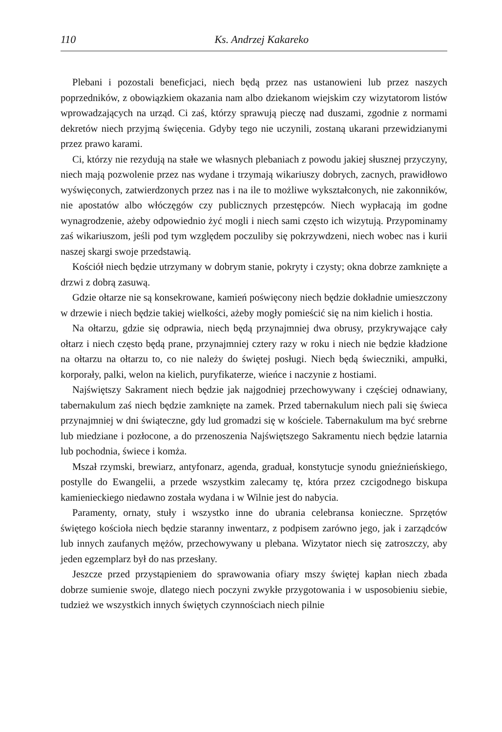110 Ks. Andrzej Kakareko
Plebani i pozostali beneficjaci, niech będą przez nas ustanowieni lub przez naszych poprzedników, z obowiązkiem okazania nam albo dziekanom wiejskim czy wizytatorom listów wprowadzających na urząd. Ci zaś, którzy sprawują pieczę nad duszami, zgodnie z normami dekretów niech przyjmą święcenia. Gdyby tego nie uczynili, zostaną ukarani przewidzianymi przez prawo karami.
Ci, którzy nie rezydują na stałe we własnych plebaniach z powodu jakiej słusznej przyczyny, niech mają pozwolenie przez nas wydane i trzymają wikariuszy dobrych, zacnych, prawidłowo wyświęconych, zatwierdzonych przez nas i na ile to możliwe wykształconych, nie zakonników, nie apostatów albo włóczęgów czy publicznych przestępców. Niech wypłacają im godne wynagrodzenie, ażeby odpowiednio żyć mogli i niech sami często ich wizytują. Przypominamy zaś wikariuszom, jeśli pod tym względem poczuliby się pokrzywdzeni, niech wobec nas i kurii naszej skargi swoje przedstawią.
Kościół niech będzie utrzymany w dobrym stanie, pokryty i czysty; okna dobrze zamknięte a drzwi z dobrą zasuwą.
Gdzie ołtarze nie są konsekrowane, kamień poświęcony niech będzie dokładnie umieszczony w drzewie i niech będzie takiej wielkości, ażeby mogły pomieścić się na nim kielich i hostia.
Na ołtarzu, gdzie się odprawia, niech będą przynajmniej dwa obrusy, przykrywające cały ołtarz i niech często będą prane, przynajmniej cztery razy w roku i niech nie będzie kładzione na ołtarzu na ołtarzu to, co nie należy do świętej posługi. Niech będą świeczniki, ampułki, korporały, palki, welon na kielich, puryfikaterze, wieńce i naczynie z hostiami.
Najświętszy Sakrament niech będzie jak najgodniej przechowywany i częściej odnawiany, tabernakulum zaś niech będzie zamknięte na zamek. Przed tabernakulum niech pali się świeca przynajmniej w dni świąteczne, gdy lud gromadzi się w kościele. Tabernakulum ma być srebrne lub miedziane i pozłocone, a do przenoszenia Najświętszego Sakramentu niech będzie latarnia lub pochodnia, świece i komża.
Mszał rzymski, brewiarz, antyfonarz, agenda, graduał, konstytucje synodu gnieźnieńskiego, postylle do Ewangelii, a przede wszystkim zalecamy tę, która przez czcigodnego biskupa kamienieckiego niedawno została wydana i w Wilnie jest do nabycia.
Paramenty, ornaty, stuły i wszystko inne do ubrania celebransa konieczne. Sprzętów świętego kościoła niech będzie staranny inwentarz, z podpisem zarówno jego, jak i zarządców lub innych zaufanych mężów, przechowywany u plebana. Wizytator niech się zatroszczy, aby jeden egzemplarz był do nas przesłany.
Jeszcze przed przystąpieniem do sprawowania ofiary mszy świętej kapłan niech zbada dobrze sumienie swoje, dlatego niech poczyni zwykłe przygotowania i w usposobieniu siebie, tudzież we wszystkich innych świętych czynnościach niech pilnie